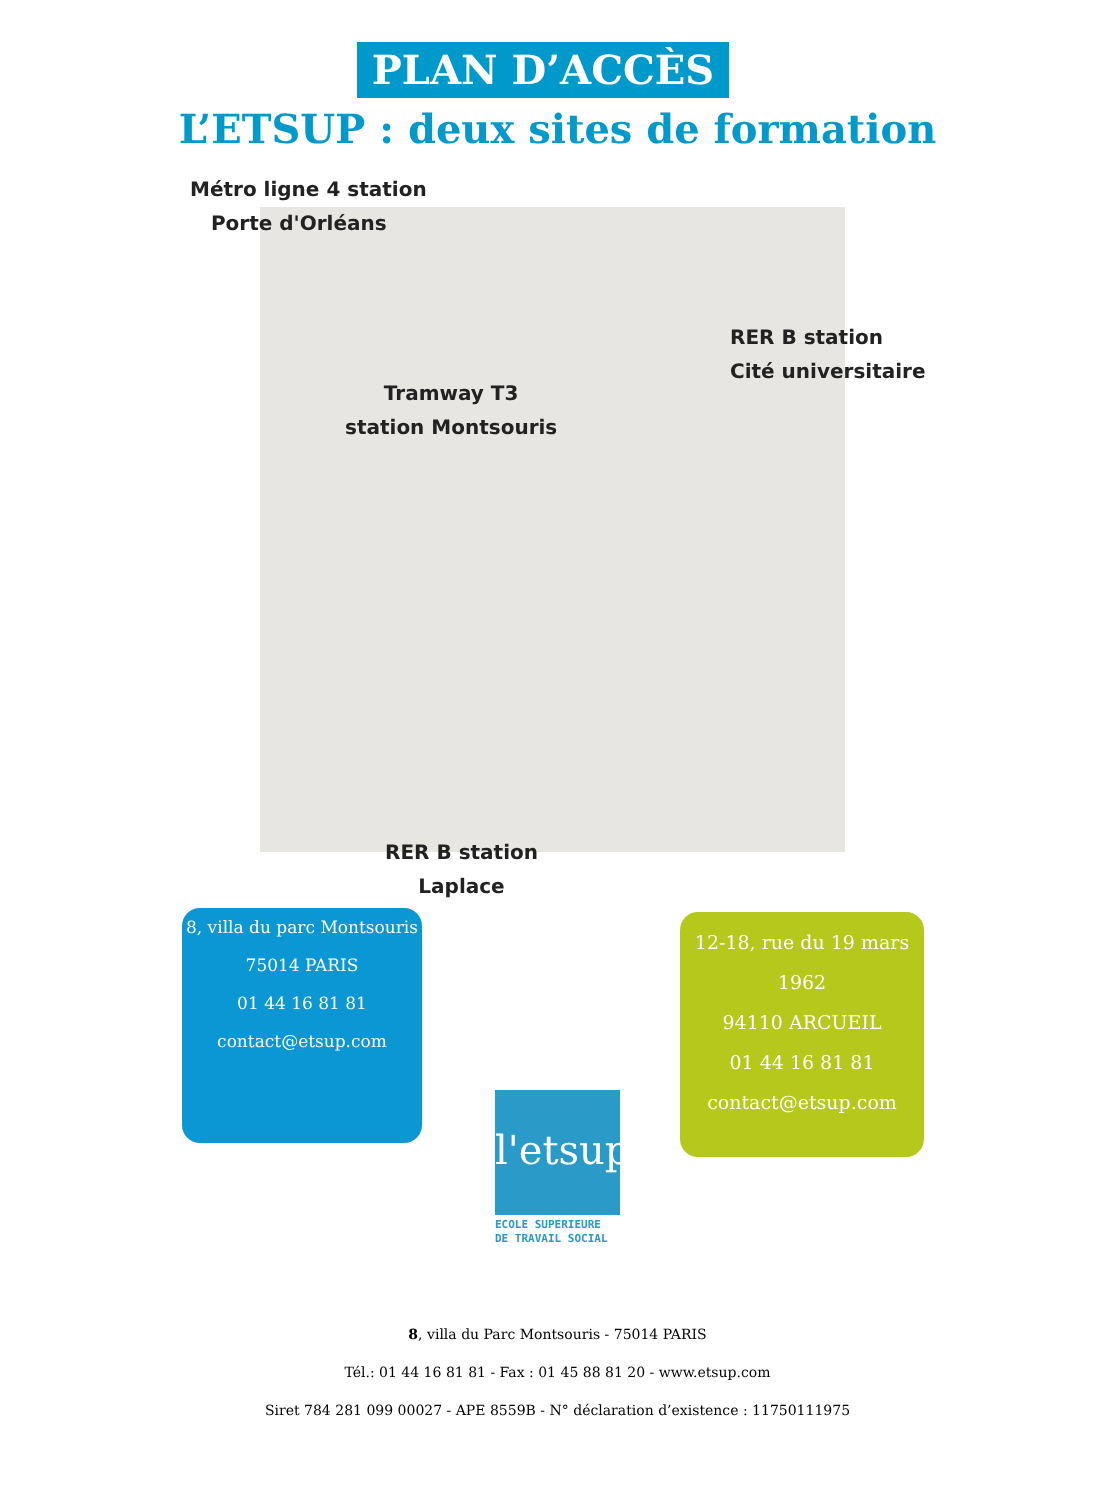PLAN D’ACCÈS
L’ETSUP : deux sites de formation
Métro ligne 4 station
Porte d'Orléans
RER B station
Cité universitaire
Tramway T3
station Montsouris
RER B station
Laplace
8, villa du parc Montsouris
75014 PARIS
01 44 16 81 81
contact@etsup.com
12-18, rue du 19 mars 1962
94110 ARCUEIL
01 44 16 81 81
contact@etsup.com
l'etsup
ECOLE SUPERIEURE
DE TRAVAIL SOCIAL
8, villa du Parc Montsouris - 75014 PARIS
Tél.: 01 44 16 81 81 - Fax : 01 45 88 81 20 - www.etsup.com
Siret 784 281 099 00027 - APE 8559B - N° déclaration d’existence : 11750111975